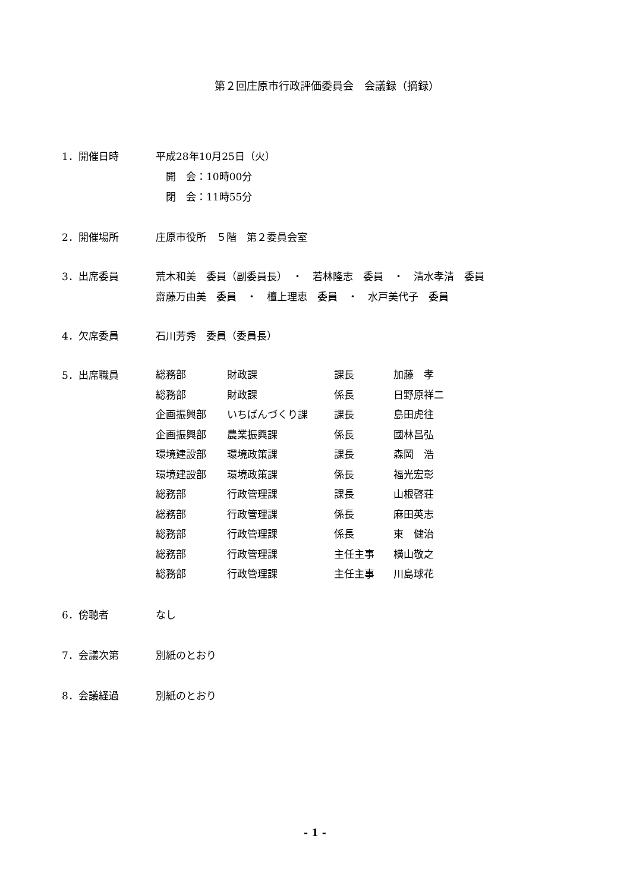第２回庄原市行政評価委員会　会議録（摘録）
1．開催日時 平成28年10月25日（火）
　開　会：10時00分
　閉　会：11時55分
2．開催場所 庄原市役所　５階　第２委員会室
3．出席委員 荒木和美　委員（副委員長）　・　若林隆志　委員　・　清水孝清　委員
齋藤万由美　委員　・　檀上理恵　委員　・　水戸美代子　委員
4．欠席委員 石川芳秀　委員（委員長）
5．出席職員
| 総務部 | 財政課 | 課長 | 加藤 孝 |
| 総務部 | 財政課 | 係長 | 日野原祥二 |
| 企画振興部 | いちばんづくり課 | 課長 | 島田虎往 |
| 企画振興部 | 農業振興課 | 係長 | 國林昌弘 |
| 環境建設部 | 環境政策課 | 課長 | 森岡 浩 |
| 環境建設部 | 環境政策課 | 係長 | 福光宏彰 |
| 総務部 | 行政管理課 | 課長 | 山根啓荘 |
| 総務部 | 行政管理課 | 係長 | 麻田英志 |
| 総務部 | 行政管理課 | 係長 | 東 健治 |
| 総務部 | 行政管理課 | 主任主事 | 横山敬之 |
| 総務部 | 行政管理課 | 主任主事 | 川島球花 |
6．傍聴者 なし
7．会議次第 別紙のとおり
8．会議経過 別紙のとおり
- 1 -